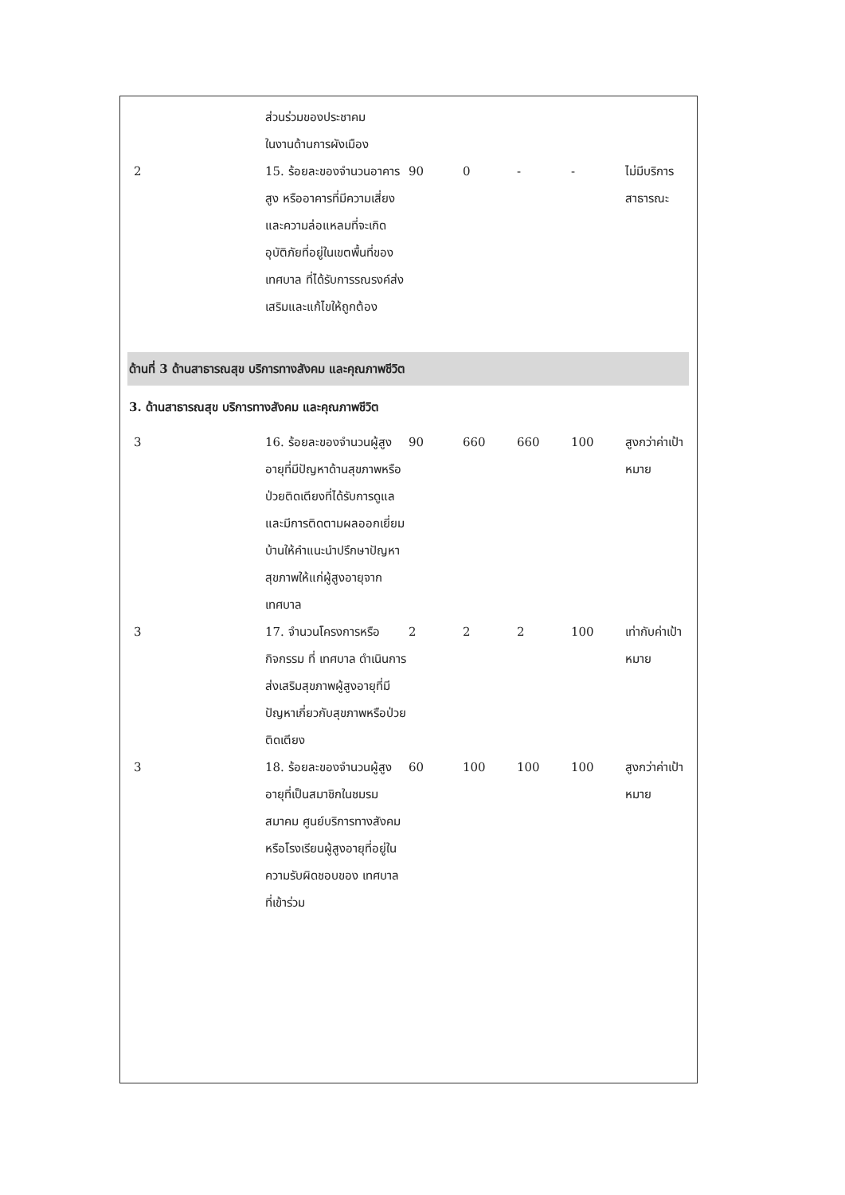| | ส่วนร่วมของประชาคม ในงานด้านการผังเมือง | | | | | |
| 2 | 15. ร้อยละของจำนวนอาคารสูง หรืออาคารที่มีความเสี่ยงและความล่อแหลมที่จะเกิดอุบัติภัยที่อยู่ในเขตพื้นที่ของเทศบาล ที่ได้รับการรณรงค์ส่งเสริมและแก้ไขให้ถูกต้อง | 90 | 0 | - | - | ไม่มีบริการสาธารณะ |
| ด้านที่ 3 ด้านสาธารณสุข บริการทางสังคม และคุณภาพชีวิต | | | | | | |
| 3. ด้านสาธารณสุข บริการทางสังคม และคุณภาพชีวิต | | | | | | |
| 3 | 16. ร้อยละของจำนวนผู้สูงอายุที่มีปัญหาด้านสุขภาพหรือป่วยติดเตียงที่ได้รับการดูแล และมีการติดตามผลออกเยี่ยมบ้านให้คำแนะนำปรึกษาปัญหาสุขภาพให้แก่ผู้สูงอายุจากเทศบาล | 90 | 660 | 660 | 100 | สูงกว่าค่าเป้าหมาย |
| 3 | 17. จำนวนโครงการหรือกิจกรรม ที่ เทศบาล ดำเนินการส่งเสริมสุขภาพผู้สูงอายุที่มีปัญหาเกี่ยวกับสุขภาพหรือป่วยติดเตียง | 2 | 2 | 2 | 100 | เท่ากับค่าเป้าหมาย |
| 3 | 18. ร้อยละของจำนวนผู้สูงอายุที่เป็นสมาชิกในชมรม สมาคม ศูนย์บริการทางสังคม หรือโรงเรียนผู้สูงอายุที่อยู่ในความรับผิดชอบของ เทศบาล ที่เข้าร่วม | 60 | 100 | 100 | 100 | สูงกว่าค่าเป้าหมาย |